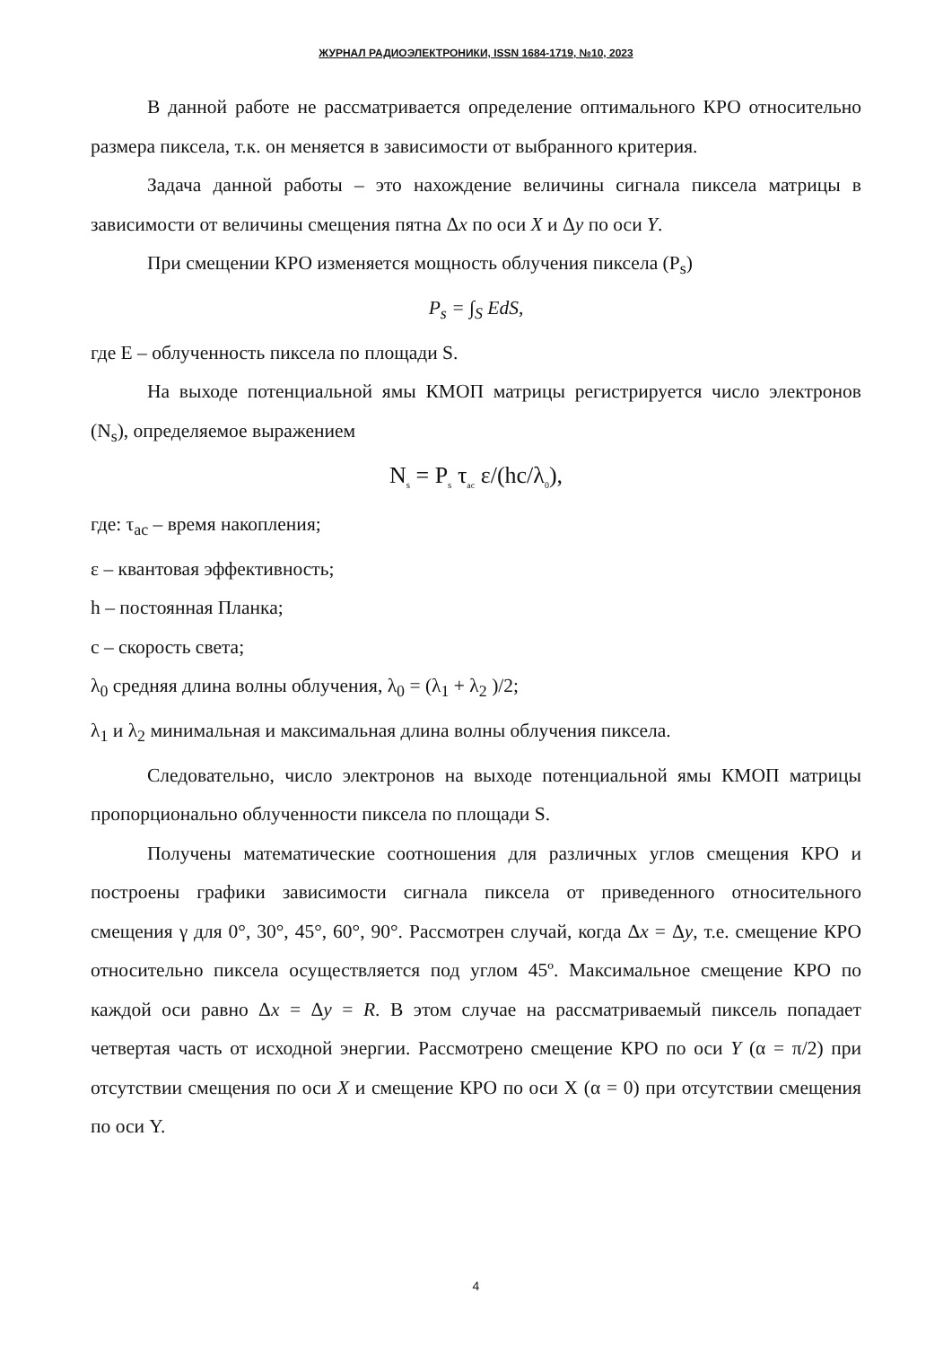ЖУРНАЛ РАДИОЭЛЕКТРОНИКИ, ISSN 1684-1719, №10, 2023
В данной работе не рассматривается определение оптимального КРО относительно размера пиксела, т.к. он меняется в зависимости от выбранного критерия.
Задача данной работы – это нахождение величины сигнала пиксела матрицы в зависимости от величины смещения пятна Δx по оси X и Δy по оси Y.
При смещении КРО изменяется мощность облучения пиксела (P<sub>s</sub>)
P<sub>s</sub> = ∫<sub>S</sub> EdS,
где E – облученность пиксела по площади S.
На выходе потенциальной ямы КМОП матрицы регистрируется число электронов (N<sub>s</sub>), определяемое выражением
N<sub>s</sub> = P<sub>s</sub> τ<sub>ac</sub> ε/(hc/λ<sub>0</sub>),
где: τ<sub>ac</sub> – время накопления;
ε – квантовая эффективность;
h – постоянная Планка;
c – скорость света;
λ<sub>0</sub> средняя длина волны облучения, λ<sub>0</sub> = (λ<sub>1</sub> + λ<sub>2</sub> )/2;
λ<sub>1</sub> и λ<sub>2</sub> минимальная и максимальная длина волны облучения пиксела.
Следовательно, число электронов на выходе потенциальной ямы КМОП матрицы пропорционально облученности пиксела по площади S.
Получены математические соотношения для различных углов смещения КРО и построены графики зависимости сигнала пиксела от приведенного относительного смещения γ для 0°, 30°, 45°, 60°, 90°. Рассмотрен случай, когда Δx = Δy, т.е. смещение КРО относительно пиксела осуществляется под углом 45º. Максимальное смещение КРО по каждой оси равно Δx = Δy = R. В этом случае на рассматриваемый пиксель попадает четвертая часть от исходной энергии. Рассмотрено смещение КРО по оси Y (α = π/2) при отсутствии смещения по оси X и смещение КРО по оси X (α = 0) при отсутствии смещения по оси Y.
4